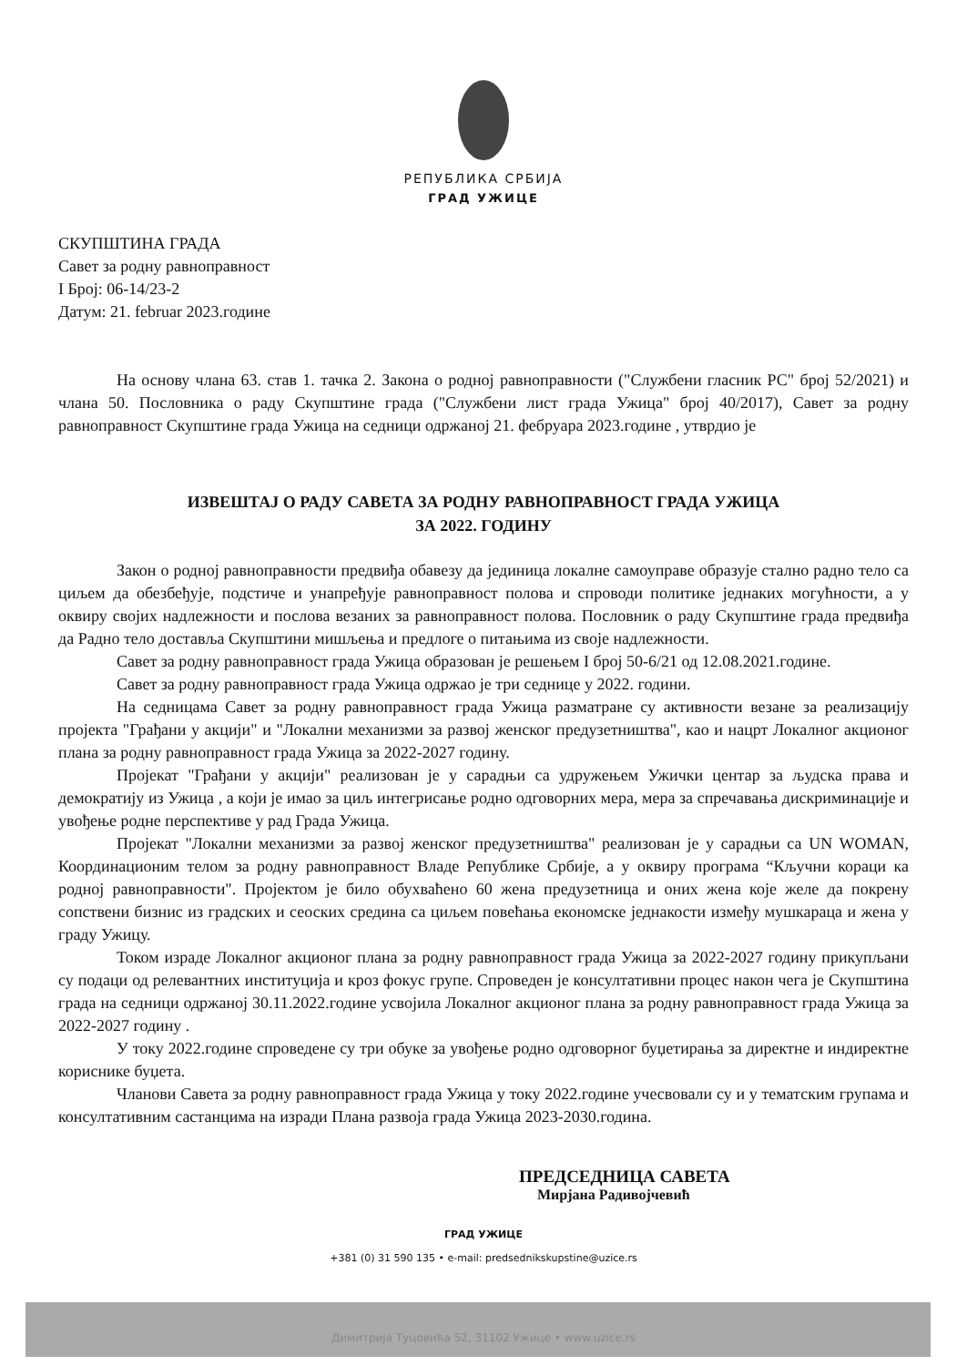РЕПУБЛИКА СРБИЈА
ГРАД УЖИЦЕ
СКУПШТИНА ГРАДА
Савет за родну равноправност
I Број: 06-14/23-2
Датум: 21. februar 2023.године
На основу члана 63. став 1. тачка 2. Закона о родној равноправности ("Службени гласник РС" број 52/2021) и члана 50. Пословника о раду Скупштине града ("Службени лист града Ужица" број 40/2017), Савет за родну равноправност Скупштине града Ужица на седници одржаној 21. фебруара 2023.године , утврдио је
ИЗВЕШТАЈ О РАДУ САВЕТА ЗА РОДНУ РАВНОПРАВНОСТ ГРАДА УЖИЦА
ЗА 2022. ГОДИНУ
Закон о родној равноправности предвиђа обавезу да јединица локалне самоуправе образује стално радно тело са циљем да обезбеђује, подстиче и унапређује равноправност полова и спроводи политике једнаких могућности, а у оквиру својих надлежности и послова везаних за равноправност полова. Пословник о раду Скупштине града предвиђа да Радно тело доставља Скупштини мишљења и предлоге о питањима из своје надлежности.
Савет за родну равноправност града Ужица образован је решењем I број 50-6/21 од 12.08.2021.године.
Савет за родну равноправност града Ужица одржао је три седнице у 2022. години.
На седницама Савет за родну равноправност града Ужица разматране су активности везане за реализацију пројекта "Грађани у акцији" и "Локални механизми за развој женског предузетништва", као и нацрт Локалног акционог плана за родну равноправност града Ужица за 2022-2027 годину.
Пројекат "Грађани у акцији" реализован је у сарадњи са удружењем Ужички центар за људска права и демократију из Ужица , а који је имао за циљ интегрисање родно одговорних мера, мера за спречавања дискриминације и увођење родне перспективе у рад Града Ужица.
Пројекат "Локални механизми за развој женског предузетништва" реализован је у сарадњи са UN WOMAN, Координационим телом за родну равноправност Владе Републике Србије, а у оквиру програма “Кључни кораци ка родној равноправности". Пројектом је било обухваћено 60 жена предузетница и оних жена које желе да покрену сопствени бизнис из градских и сеоских средина са циљем повећања економске једнакости између мушкараца и жена у граду Ужицу.
Током израде Локалног акционог плана за родну равноправност града Ужица за 2022-2027 годину прикупљани су подаци од релевантних институција и кроз фокус групе. Спроведен је консултативни процес након чега је Скупштина града на седници одржаној 30.11.2022.године усвојила Локалног акционог плана за родну равноправност града Ужица за 2022-2027 годину .
У току 2022.године спроведене су три обуке за увођење родно одговорног буџетирања за директне и индиректне кориснике буџета.
Чланови Савета за родну равноправност града Ужица у току 2022.године учесвовали су и у тематским групама и консултативним састанцима на изради Плана развоја града Ужица 2023-2030.година.
ПРЕДСЕДНИЦА САВЕТА
Мирјана Радивојчевић
ГРАД УЖИЦЕ
+381 (0) 31 590 135 • e-mail: predsednikskupstine@uzice.rs
Димитрија Туцовића 52, 31102 Ужице • www.uzice.rs